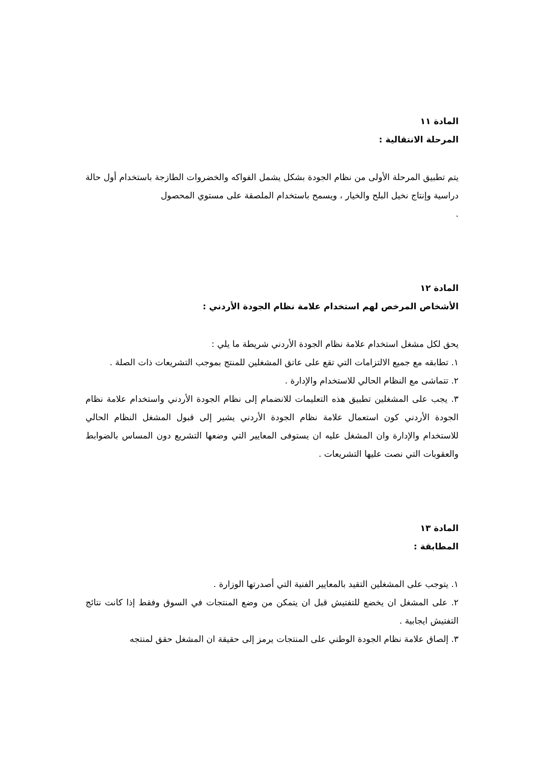المادة ١١
المرحلة الانتقالية :
يتم تطبيق المرحلة الأولى من نظام الجودة بشكل يشمل الفواكه والخضروات الطازجة باستخدام أول حالة دراسية وإنتاج نخيل البلح والخيار ، ويسمح باستخدام الملصقة على مستوي المحصول
.
المادة ١٢
الأشخاص المرخص لهم استخدام علامة نظام الجودة الأردني :
يحق لكل مشغل استخدام علامة نظام الجودة الأردني شريطة ما يلي :
١. تطابقه مع جميع الالتزامات التي تقع على عاتق المشغلين للمنتج بموجب التشريعات ذات الصلة .
٢. تتماشى مع النظام الحالي للاستخدام والإدارة .
٣. يجب على المشغلين تطبيق هذه التعليمات للانضمام إلى نظام الجودة الأردني واستخدام علامة نظام الجودة الأردني كون استعمال علامة نظام الجودة الأردني يشير إلى قبول المشغل النظام الحالي للاستخدام والإدارة وان المشغل عليه ان يستوفى المعايير التي وضعها التشريع دون المساس بالضوابط والعقوبات التي نصت عليها التشريعات .
المادة ١٣
المطابقة :
١. يتوجب على المشغلين التقيد بالمعايير الفنية التي أصدرتها الوزارة .
٢. على المشغل ان يخضع للتفتيش قبل ان يتمكن من وضع المنتجات في السوق وفقط إذا كانت نتائج التفتيش ايجابية .
٣. إلصاق علامة نظام الجودة الوطني على المنتجات يرمز إلى حقيقة ان المشغل حقق لمنتجه